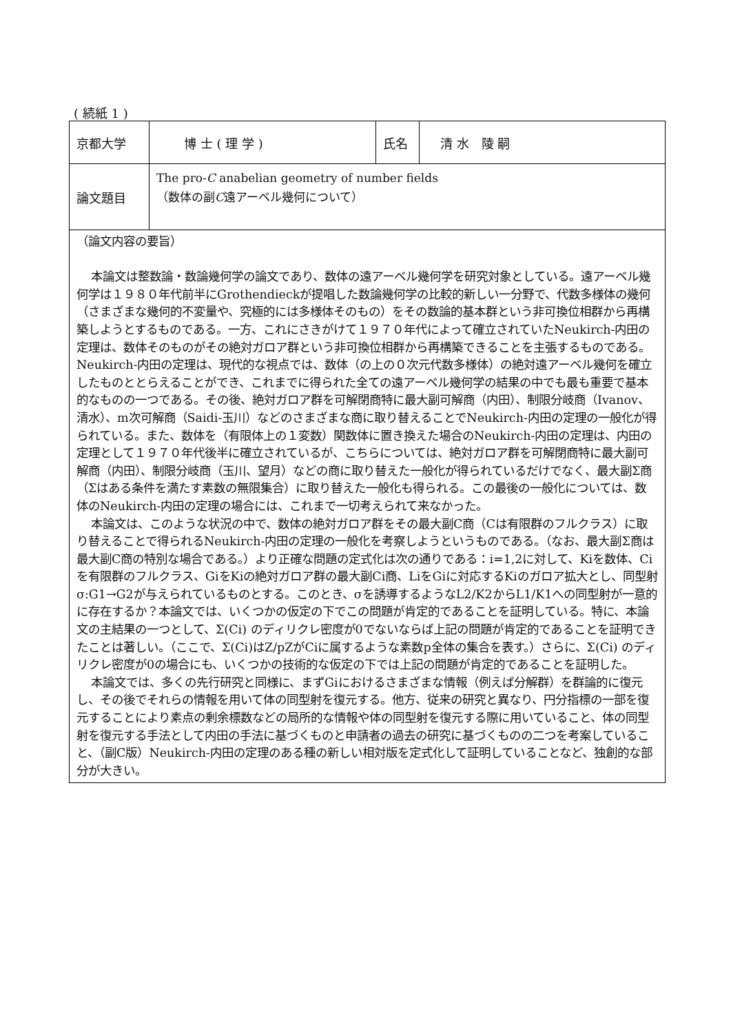( 続紙 1 )
| 京都大学 | 博 士 ( 理 学 ) | 氏名 | 清 水 陵 嗣 |
| 論文題目 | The pro- C anabelian geometry of number fields （数体の副 C 遠アーベル幾何について） | | |
| （論文内容の要旨） 本論文は整数論・数論幾何学の論文であり、数体の遠アーベル幾何学を研究対象としている。遠アーベル幾何学は１９８０年代前半にGrothendieckが提唱した数論幾何学の比較的新しい一分野で、代数多様体の幾何（さまざまな幾何的不変量や、究極的には多様体そのもの）をその数論的基本群という非可換位相群から再構築しようとするものである。一方、これにさきがけて１９７０年代によって確立されていたNeukirch-内田の定理は、数体そのものがその絶対ガロア群という非可換位相群から再構築できることを主張するものである。Neukirch-内田の定理は、現代的な視点では、数体（の上の０次元代数多様体）の絶対遠アーベル幾何を確立したものととらえることができ、これまでに得られた全ての遠アーベル幾何学の結果の中でも最も重要で基本的なものの一つである。その後、絶対ガロア群を可解閉商特に最大副可解商（内田）、制限分岐商（Ivanov、清水）、m次可解商（Saidi-玉川）などのさまざまな商に取り替えることでNeukirch-内田の定理の一般化が得られている。また、数体を（有限体上の１変数）関数体に置き換えた場合のNeukirch-内田の定理は、内田の定理として１９７０年代後半に確立されているが、こちらについては、絶対ガロア群を可解閉商特に最大副可解商（内田）、制限分岐商（玉川、望月）などの商に取り替えた一般化が得られているだけでなく、最大副Σ商（Σはある条件を満たす素数の無限集合）に取り替えた一般化も得られる。この最後の一般化については、数体のNeukirch-内田の定理の場合には、これまで一切考えられて来なかった。 本論文は、このような状況の中で、数体の絶対ガロア群をその最大副C商（Cは有限群のフルクラス）に取り替えることで得られるNeukirch-内田の定理の一般化を考察しようというものである。（なお、最大副Σ商は最大副C商の特別な場合である。）より正確な問題の定式化は次の通りである：i=1,2に対して、Kiを数体、Ciを有限群のフルクラス、GiをKiの絶対ガロア群の最大副Ci商、LiをGiに対応するKiのガロア拡大とし、同型射σ:G1→G2が与えられているものとする。このとき、σを誘導するようなL2/K2からL1/K1への同型射が一意的に存在するか？本論文では、いくつかの仮定の下でこの問題が肯定的であることを証明している。特に、本論文の主結果の一つとして、Σ(Ci) のディリクレ密度が0でないならば上記の問題が肯定的であることを証明できたことは著しい。（ここで、Σ(Ci)はZ/pZがCiに属するような素数p全体の集合を表す。）さらに、Σ(Ci) のディリクレ密度が0の場合にも、いくつかの技術的な仮定の下では上記の問題が肯定的であることを証明した。 本論文では、多くの先行研究と同様に、まずGiにおけるさまざまな情報（例えば分解群）を群論的に復元し、その後でそれらの情報を用いて体の同型射を復元する。他方、従来の研究と異なり、円分指標の一部を復元することにより素点の剰余標数などの局所的な情報や体の同型射を復元する際に用いていること、体の同型射を復元する手法として内田の手法に基づくものと申請者の過去の研究に基づくものの二つを考案していること、（副C版）Neukirch-内田の定理のある種の新しい相対版を定式化して証明していることなど、独創的な部分が大きい。 | | | |